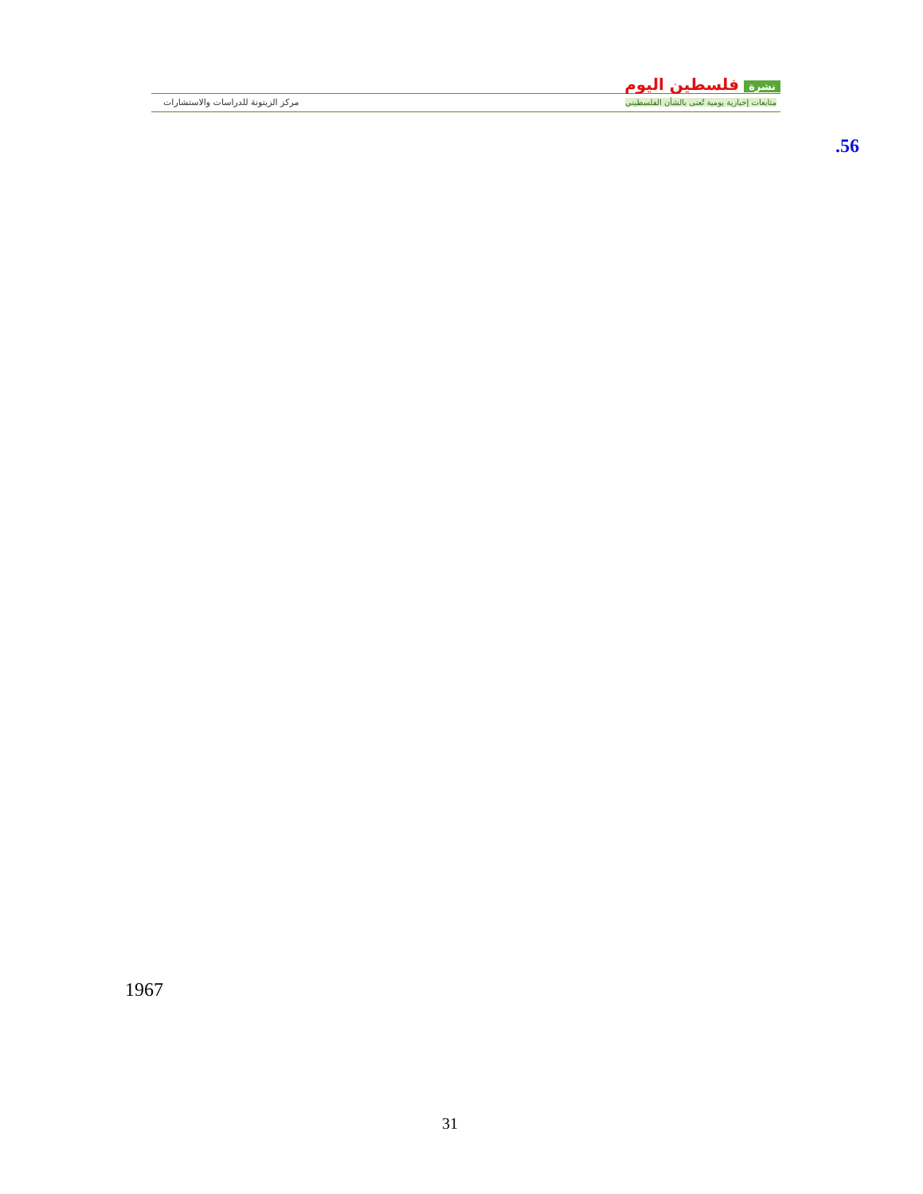نشرة فلسطين اليوم
متابعات إخبارية يومية تُعنى بالشأن الفلسطيني
مركز الزيتونة للدراسات والاستشارات
.56
1967
31